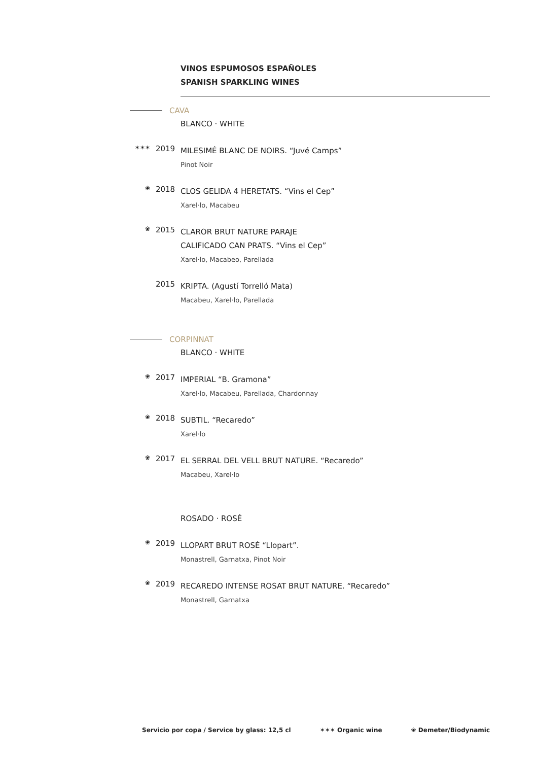VINOS ESPUMOSOS ESPAÑOLES
SPANISH SPARKLING WINES
CAVA
BLANCO · WHITE
✶✶✶
2019
MILESIMÉ BLANC DE NOIRS. “Juvé Camps”
Pinot Noir
❀
2018
CLOS GELIDA 4 HERETATS. “Vins el Cep”
Xarel·lo, Macabeu
❀
2015
CLAROR BRUT NATURE PARAJE
CALIFICADO CAN PRATS. “Vins el Cep”
Xarel·lo, Macabeo, Parellada
2015
KRIPTA. (Agustí Torrelló Mata)
Macabeu, Xarel·lo, Parellada
CORPINNAT
BLANCO · WHITE
❀
2017
IMPERIAL “B. Gramona”
Xarel·lo, Macabeu, Parellada, Chardonnay
❀
2018
SUBTIL. “Recaredo”
Xarel·lo
❀
2017
EL SERRAL DEL VELL BRUT NATURE. “Recaredo”
Macabeu, Xarel·lo
ROSADO · ROSÉ
❀
2019
LLOPART BRUT ROSÉ “Llopart”.
Monastrell, Garnatxa, Pinot Noir
❀
2019
RECAREDO INTENSE ROSAT BRUT NATURE. “Recaredo”
Monastrell, Garnatxa
Servicio por copa / Service by glass: 12,5 cl ✶✶✶ Organic wine ❀ Demeter/Biodynamic